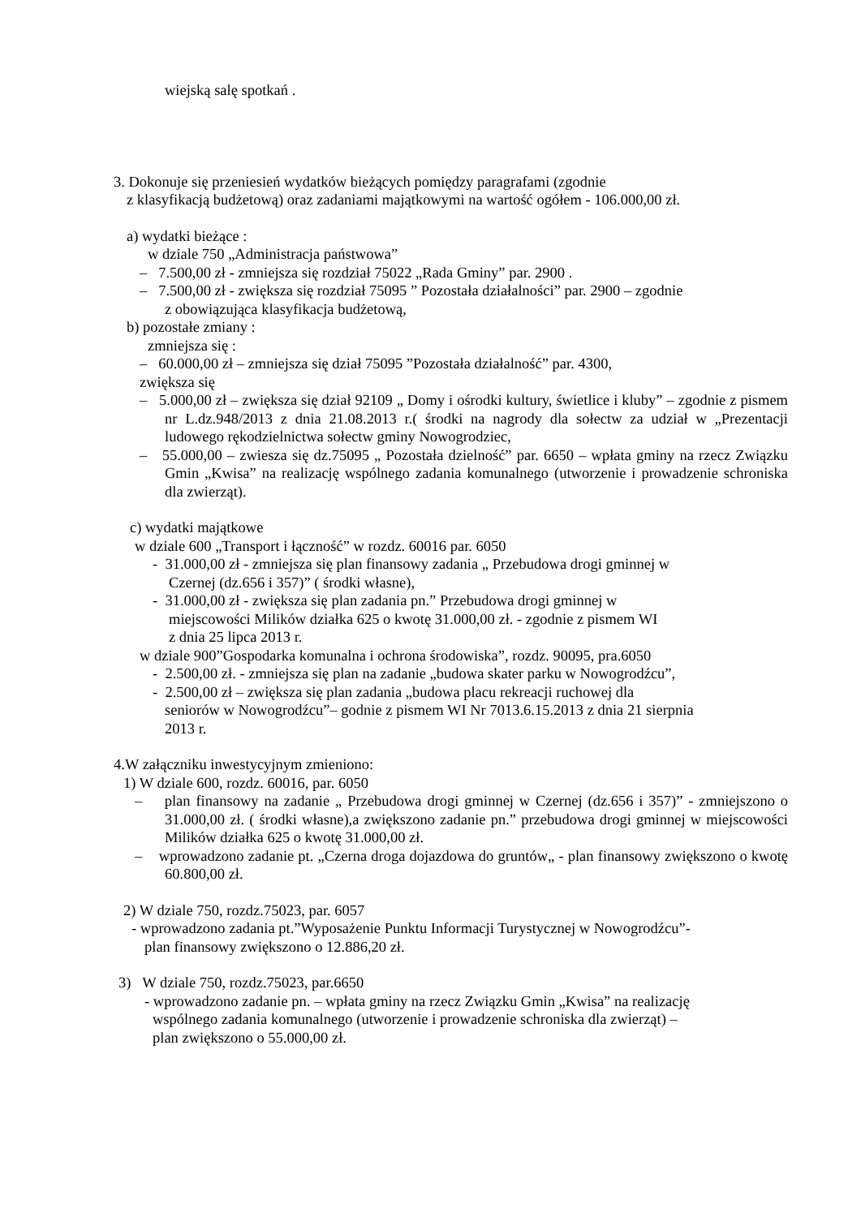wiejską salę spotkań .
3. Dokonuje się przeniesień wydatków bieżących pomiędzy paragrafami (zgodnie
z klasyfikacją budżetową) oraz zadaniami majątkowymi na wartość ogółem - 106.000,00 zł.
a) wydatki bieżące :
w dziale 750 „Administracja państwowa”
– 7.500,00 zł - zmniejsza się rozdział 75022 „Rada Gminy” par. 2900 .
– 7.500,00 zł - zwiększa się rozdział 75095 ” Pozostała działalności” par. 2900 – zgodnie
z obowiązująca klasyfikacja budżetową,
b) pozostałe zmiany :
zmniejsza się :
– 60.000,00 zł – zmniejsza się dział 75095 ”Pozostała działalność” par. 4300,
zwiększa się
– 5.000,00 zł – zwiększa się dział 92109 „ Domy i ośrodki kultury, świetlice i kluby” – zgodnie z pismem nr L.dz.948/2013 z dnia 21.08.2013 r.( środki na nagrody dla sołectw za udział w „Prezentacji ludowego rękodzielnictwa sołectw gminy Nowogrodziec,
– 55.000,00 – zwiesza się dz.75095 „ Pozostała dzielność” par. 6650 – wpłata gminy na rzecz Związku Gmin „Kwisa” na realizację wspólnego zadania komunalnego (utworzenie i prowadzenie schroniska dla zwierząt).
c) wydatki majątkowe
w dziale 600 „Transport i łączność” w rozdz. 60016 par. 6050
- 31.000,00 zł - zmniejsza się plan finansowy zadania „ Przebudowa drogi gminnej w
Czernej (dz.656 i 357)” ( środki własne),
- 31.000,00 zł - zwiększa się plan zadania pn.” Przebudowa drogi gminnej w
miejscowości Milików działka 625 o kwotę 31.000,00 zł. - zgodnie z pismem WI
z dnia 25 lipca 2013 r.
w dziale 900”Gospodarka komunalna i ochrona środowiska”, rozdz. 90095, pra.6050
- 2.500,00 zł. - zmniejsza się plan na zadanie „budowa skater parku w Nowogrodźcu”,
- 2.500,00 zł – zwiększa się plan zadania „budowa placu rekreacji ruchowej dla
seniorów w Nowogrodźcu”– godnie z pismem WI Nr 7013.6.15.2013 z dnia 21 sierpnia
2013 r.
4.W załączniku inwestycyjnym zmieniono:
1) W dziale 600, rozdz. 60016, par. 6050
– plan finansowy na zadanie „ Przebudowa drogi gminnej w Czernej (dz.656 i 357)” - zmniejszono o 31.000,00 zł. ( środki własne),a zwiększono zadanie pn.” przebudowa drogi gminnej w miejscowości Milików działka 625 o kwotę 31.000,00 zł.
– wprowadzono zadanie pt. „Czerna droga dojazdowa do gruntów„ - plan finansowy zwiększono o kwotę 60.800,00 zł.
2) W dziale 750, rozdz.75023, par. 6057
- wprowadzono zadania pt.”Wyposażenie Punktu Informacji Turystycznej w Nowogrodźcu”-
plan finansowy zwiększono o 12.886,20 zł.
3) W dziale 750, rozdz.75023, par.6650
- wprowadzono zadanie pn. – wpłata gminy na rzecz Związku Gmin „Kwisa” na realizację
wspólnego zadania komunalnego (utworzenie i prowadzenie schroniska dla zwierząt) –
plan zwiększono o 55.000,00 zł.